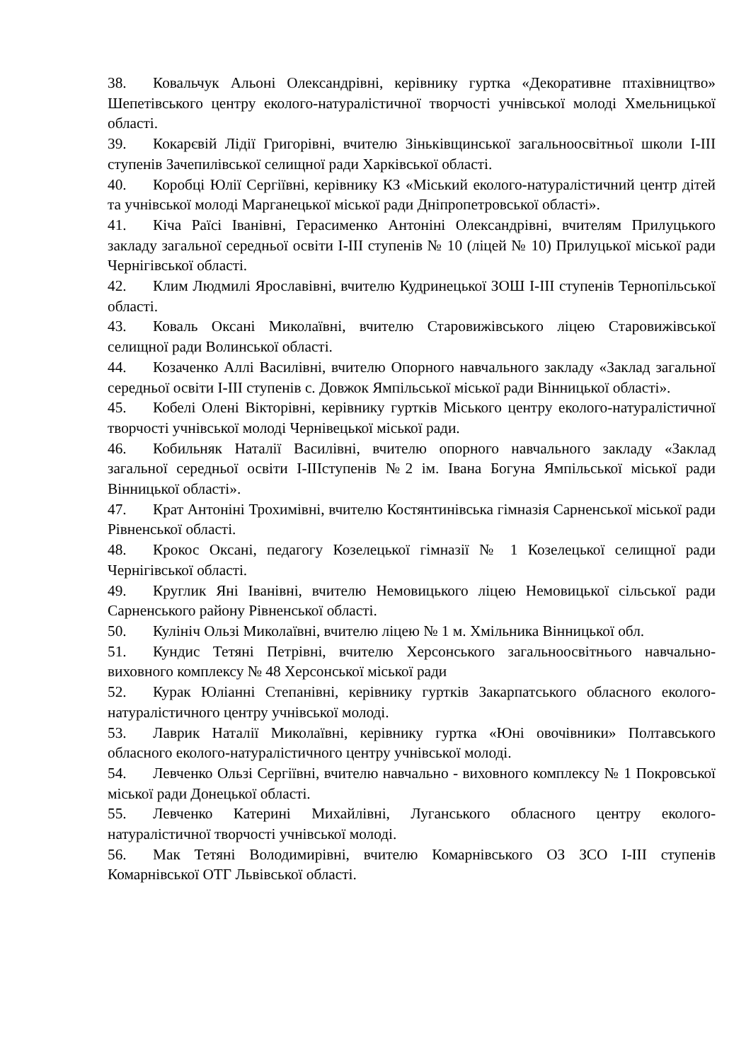38. Ковальчук Альоні Олександрівні, керівнику гуртка «Декоративне птахівництво» Шепетівського центру еколого-натуралістичної творчості учнівської молоді Хмельницької області.
39. Кокарєвій Лідії Григорівні, вчителю Зіньківщинської загальноосвітньої школи І-ІІІ ступенів Зачепилівської селищної ради Харківської області.
40. Коробці Юлії Сергіївні, керівнику КЗ «Міський еколого-натуралістичний центр дітей та учнівської молоді Марганецької міської ради Дніпропетровської області».
41. Кіча Раїсі Іванівні, Герасименко Антоніні Олександрівні, вчителям Прилуцького закладу загальної середньої освіти І-ІІІ ступенів № 10 (ліцей № 10) Прилуцької міської ради Чернігівської області.
42. Клим Людмилі Ярославівні, вчителю Кудринецької ЗОШ І-ІІІ ступенів Тернопільської області.
43. Коваль Оксані Миколаївні, вчителю Старовижівського ліцею Старовижівської селищної ради Волинської області.
44. Козаченко Аллі Василівні, вчителю Опорного навчального закладу «Заклад загальної середньої освіти І-ІІІ ступенів с. Довжок Ямпільської міської ради Вінницької області».
45. Кобелі Олені Вікторівні, керівнику гуртків Міського центру еколого-натуралістичної творчості учнівської молоді Чернівецької міської ради.
46. Кобильняк Наталії Василівні, вчителю опорного навчального закладу «Заклад загальної середньої освіти І-ІІІступенів №2 ім. Івана Богуна Ямпільської міської ради Вінницької області».
47. Крат Антоніні Трохимівні, вчителю Костянтинівська гімназія Сарненської міської ради Рівненської області.
48. Крокос Оксані, педагогу Козелецької гімназії № 1 Козелецької селищної ради Чернігівської області.
49. Круглик Яні Іванівні, вчителю Немовицького ліцею Немовицької сільської ради Сарненського району Рівненської області.
50. Кулініч Ользі Миколаївні, вчителю ліцею № 1 м. Хмільника Вінницької обл.
51. Кундис Тетяні Петрівні, вчителю Херсонського загальноосвітнього навчально-виховного комплексу № 48 Херсонської міської ради
52. Курак Юліанні Степанівні, керівнику гуртків Закарпатського обласного еколого-натуралістичного центру учнівської молоді.
53. Лаврик Наталії Миколаївні, керівнику гуртка «Юні овочівники» Полтавського обласного еколого-натуралістичного центру учнівської молоді.
54. Левченко Ользі Сергіївні, вчителю навчально - виховного комплексу № 1 Покровської міської ради Донецької області.
55. Левченко Катерині Михайлівні, Луганського обласного центру еколого-натуралістичної творчості учнівської молоді.
56. Мак Тетяні Володимирівні, вчителю Комарнівського ОЗ ЗСО І-ІІІ ступенів Комарнівської ОТГ Львівської області.